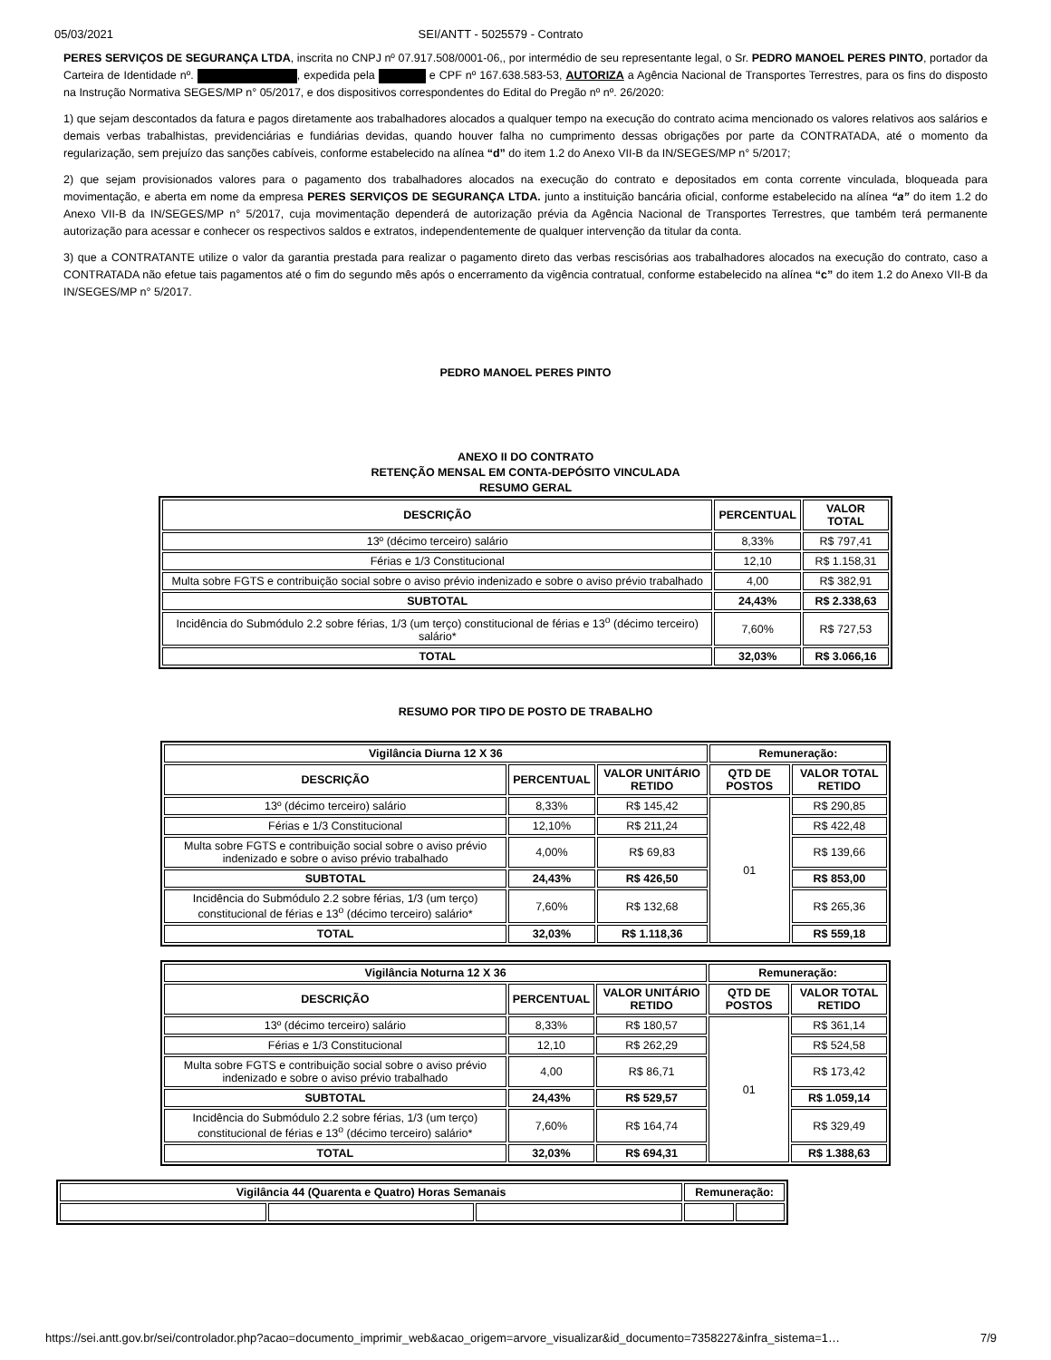05/03/2021 SEI/ANTT - 5025579 - Contrato
PERES SERVIÇOS DE SEGURANÇA LTDA, inscrita no CNPJ nº 07.917.508/0001-06,, por intermédio de seu representante legal, o Sr. PEDRO MANOEL PERES PINTO, portador da Carteira de Identidade nº. , expedida pela e CPF nº 167.638.583-53, AUTORIZA a Agência Nacional de Transportes Terrestres, para os fins do disposto na Instrução Normativa SEGES/MP n° 05/2017, e dos dispositivos correspondentes do Edital do Pregão nº nº. 26/2020:
1) que sejam descontados da fatura e pagos diretamente aos trabalhadores alocados a qualquer tempo na execução do contrato acima mencionado os valores relativos aos salários e demais verbas trabalhistas, previdenciárias e fundiárias devidas, quando houver falha no cumprimento dessas obrigações por parte da CONTRATADA, até o momento da regularização, sem prejuízo das sanções cabíveis, conforme estabelecido na alínea “d” do item 1.2 do Anexo VII-B da IN/SEGES/MP n° 5/2017;
2) que sejam provisionados valores para o pagamento dos trabalhadores alocados na execução do contrato e depositados em conta corrente vinculada, bloqueada para movimentação, e aberta em nome da empresa PERES SERVIÇOS DE SEGURANÇA LTDA. junto a instituição bancária oficial, conforme estabelecido na alínea “a” do item 1.2 do Anexo VII-B da IN/SEGES/MP n° 5/2017, cuja movimentação dependerá de autorização prévia da Agência Nacional de Transportes Terrestres, que também terá permanente autorização para acessar e conhecer os respectivos saldos e extratos, independentemente de qualquer intervenção da titular da conta.
3) que a CONTRATANTE utilize o valor da garantia prestada para realizar o pagamento direto das verbas rescisórias aos trabalhadores alocados na execução do contrato, caso a CONTRATADA não efetue tais pagamentos até o fim do segundo mês após o encerramento da vigência contratual, conforme estabelecido na alínea “c” do item 1.2 do Anexo VII-B da IN/SEGES/MP n° 5/2017.
PEDRO MANOEL PERES PINTO
ANEXO II DO CONTRATO
RETENÇÃO MENSAL EM CONTA-DEPÓSITO VINCULADA
RESUMO GERAL
| DESCRIÇÃO | PERCENTUAL | VALOR TOTAL |
| 13º (décimo terceiro) salário | 8,33% | R$ 797,41 |
| Férias e 1/3 Constitucional | 12,10 | R$ 1.158,31 |
| Multa sobre FGTS e contribuição social sobre o aviso prévio indenizado e sobre o aviso prévio trabalhado | 4,00 | R$ 382,91 |
| SUBTOTAL | 24,43% | R$ 2.338,63 |
| Incidência do Submódulo 2.2 sobre férias, 1/3 (um terço) constitucional de férias e 13<sup>o</sup> (décimo terceiro) salário* | 7,60% | R$ 727,53 |
| TOTAL | 32,03% | R$ 3.066,16 |
RESUMO POR TIPO DE POSTO DE TRABALHO
| Vigilância Diurna 12 X 36 | | | Remuneração: | |
| DESCRIÇÃO | PERCENTUAL | VALOR UNITÁRIO RETIDO | QTD DE POSTOS | VALOR TOTAL RETIDO |
| 13º (décimo terceiro) salário | 8,33% | R$ 145,42 | 01 | R$ 290,85 |
| Férias e 1/3 Constitucional | 12,10% | R$ 211,24 | | R$ 422,48 |
| Multa sobre FGTS e contribuição social sobre o aviso prévio indenizado e sobre o aviso prévio trabalhado | 4,00% | R$ 69,83 | | R$ 139,66 |
| SUBTOTAL | 24,43% | R$ 426,50 | | R$ 853,00 |
| Incidência do Submódulo 2.2 sobre férias, 1/3 (um terço) constitucional de férias e 13<sup>o</sup> (décimo terceiro) salário* | 7,60% | R$ 132,68 | | R$ 265,36 |
| TOTAL | 32,03% | R$ 1.118,36 | | R$ 559,18 |
| Vigilância Noturna 12 X 36 | | | Remuneração: | |
| DESCRIÇÃO | PERCENTUAL | VALOR UNITÁRIO RETIDO | QTD DE POSTOS | VALOR TOTAL RETIDO |
| 13º (décimo terceiro) salário | 8,33% | R$ 180,57 | 01 | R$ 361,14 |
| Férias e 1/3 Constitucional | 12,10 | R$ 262,29 | | R$ 524,58 |
| Multa sobre FGTS e contribuição social sobre o aviso prévio indenizado e sobre o aviso prévio trabalhado | 4,00 | R$ 86,71 | | R$ 173,42 |
| SUBTOTAL | 24,43% | R$ 529,57 | | R$ 1.059,14 |
| Incidência do Submódulo 2.2 sobre férias, 1/3 (um terço) constitucional de férias e 13<sup>o</sup> (décimo terceiro) salário* | 7,60% | R$ 164,74 | | R$ 329,49 |
| TOTAL | 32,03% | R$ 694,31 | | R$ 1.388,63 |
| Vigilância 44 (Quarenta e Quatro) Horas Semanais | | | Remuneração: | |
https://sei.antt.gov.br/sei/controlador.php?acao=documento_imprimir_web&acao_origem=arvore_visualizar&id_documento=7358227&infra_sistema=1… 7/9